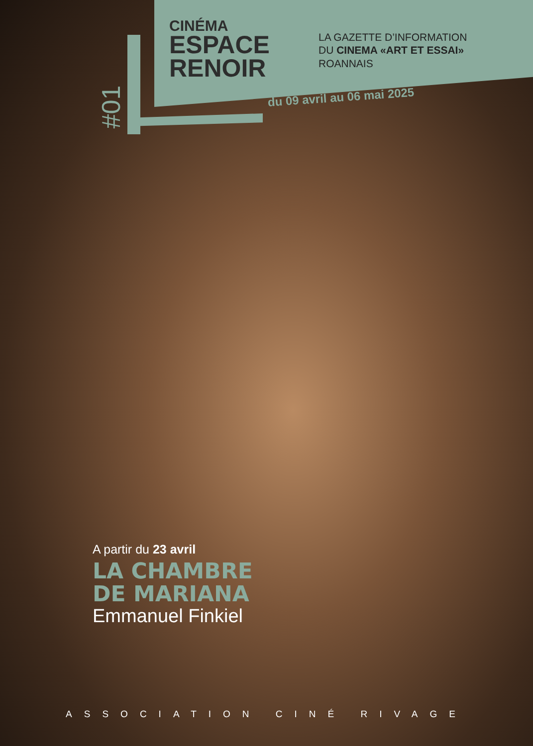CINÉMA
ESPACE
RENOIR
LA GAZETTE D’INFORMATION
DU CINEMA «ART ET ESSAI»
ROANNAIS
du 09 avril au 06 mai 2025
#01
A partir du 23 avril
LA CHAMBRE
DE MARIANA
Emmanuel Finkiel
ASSOCIATION CINÉ RIVAGE